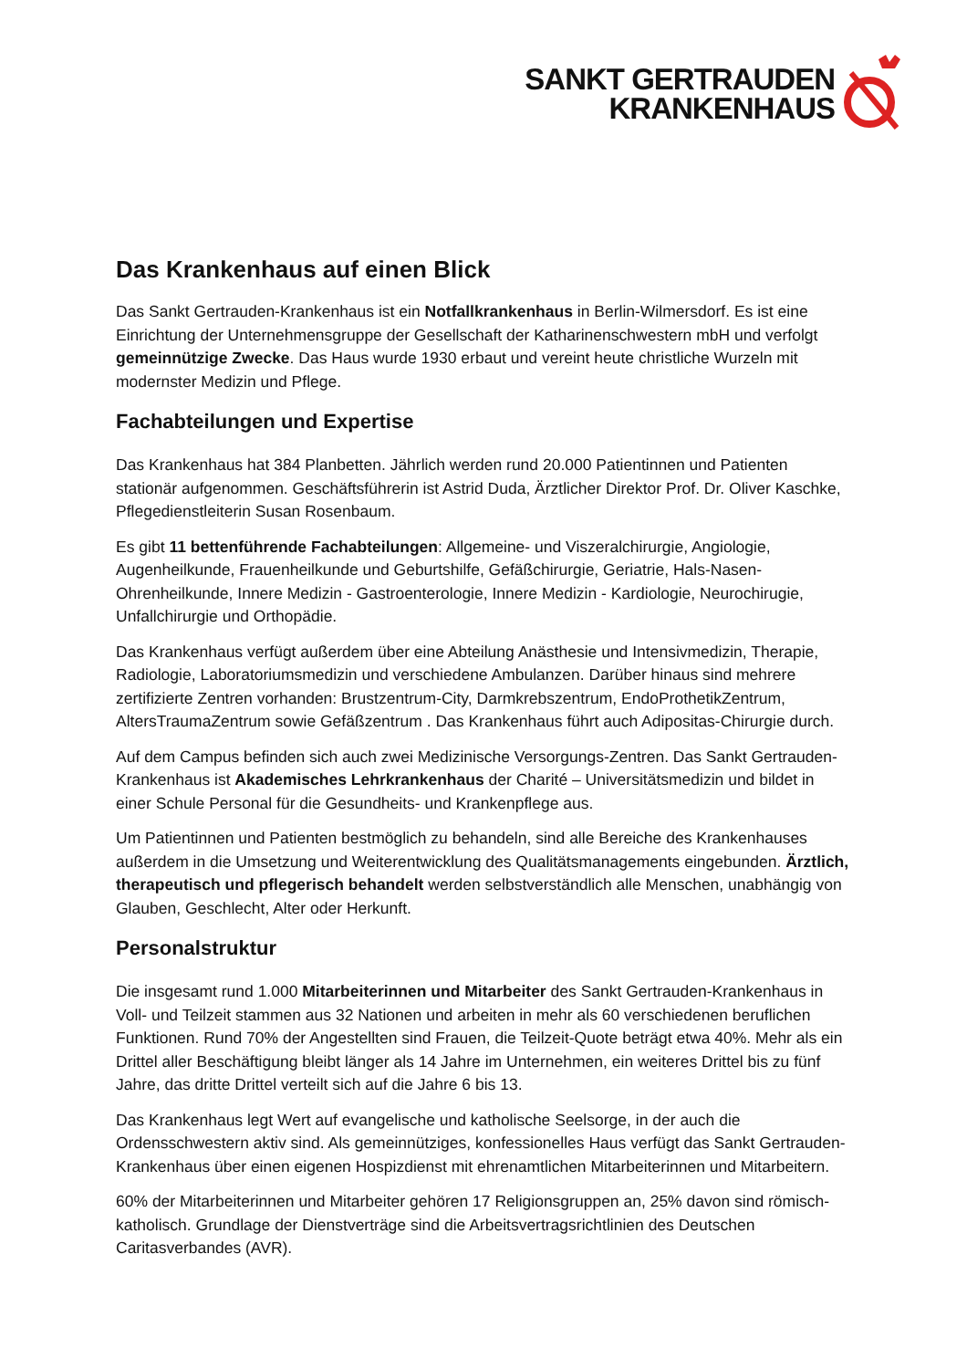SANKT GERTRAUDEN
KRANKENHAUS
Das Krankenhaus auf einen Blick
Das Sankt Gertrauden-Krankenhaus ist ein Notfallkrankenhaus in Berlin-Wilmersdorf. Es ist eine Einrichtung der Unternehmensgruppe der Gesellschaft der Katharinenschwestern mbH und verfolgt gemeinnützige Zwecke. Das Haus wurde 1930 erbaut und vereint heute christliche Wurzeln mit modernster Medizin und Pflege.
Fachabteilungen und Expertise
Das Krankenhaus hat 384 Planbetten. Jährlich werden rund 20.000 Patientinnen und Patienten stationär aufgenommen. Geschäftsführerin ist Astrid Duda, Ärztlicher Direktor Prof. Dr. Oliver Kaschke, Pflegedienstleiterin Susan Rosenbaum.
Es gibt 11 bettenführende Fachabteilungen: Allgemeine- und Viszeralchirurgie, Angiologie, Augenheilkunde, Frauenheilkunde und Geburtshilfe, Gefäßchirurgie, Geriatrie, Hals-Nasen-Ohrenheilkunde, Innere Medizin - Gastroenterologie, Innere Medizin - Kardiologie, Neurochirugie, Unfallchirurgie und Orthopädie.
Das Krankenhaus verfügt außerdem über eine Abteilung Anästhesie und Intensivmedizin, Therapie, Radiologie, Laboratoriumsmedizin und verschiedene Ambulanzen. Darüber hinaus sind mehrere zertifizierte Zentren vorhanden: Brustzentrum-City, Darmkrebszentrum, EndoProthetikZentrum, AltersTraumaZentrum sowie Gefäßzentrum . Das Krankenhaus führt auch Adipositas-Chirurgie durch.
Auf dem Campus befinden sich auch zwei Medizinische Versorgungs-Zentren. Das Sankt Gertrauden-Krankenhaus ist Akademisches Lehrkrankenhaus der Charité – Universitätsmedizin und bildet in einer Schule Personal für die Gesundheits- und Krankenpflege aus.
Um Patientinnen und Patienten bestmöglich zu behandeln, sind alle Bereiche des Krankenhauses außerdem in die Umsetzung und Weiterentwicklung des Qualitätsmanagements eingebunden. Ärztlich, therapeutisch und pflegerisch behandelt werden selbstverständlich alle Menschen, unabhängig von Glauben, Geschlecht, Alter oder Herkunft.
Personalstruktur
Die insgesamt rund 1.000 Mitarbeiterinnen und Mitarbeiter des Sankt Gertrauden-Krankenhaus in Voll- und Teilzeit stammen aus 32 Nationen und arbeiten in mehr als 60 verschiedenen beruflichen Funktionen. Rund 70% der Angestellten sind Frauen, die Teilzeit-Quote beträgt etwa 40%. Mehr als ein Drittel aller Beschäftigung bleibt länger als 14 Jahre im Unternehmen, ein weiteres Drittel bis zu fünf Jahre, das dritte Drittel verteilt sich auf die Jahre 6 bis 13.
Das Krankenhaus legt Wert auf evangelische und katholische Seelsorge, in der auch die Ordensschwestern aktiv sind. Als gemeinnütziges, konfessionelles Haus verfügt das Sankt Gertrauden-Krankenhaus über einen eigenen Hospizdienst mit ehrenamtlichen Mitarbeiterinnen und Mitarbeitern.
60% der Mitarbeiterinnen und Mitarbeiter gehören 17 Religionsgruppen an, 25% davon sind römisch-katholisch. Grundlage der Dienstverträge sind die Arbeitsvertragsrichtlinien des Deutschen Caritasverbandes (AVR).